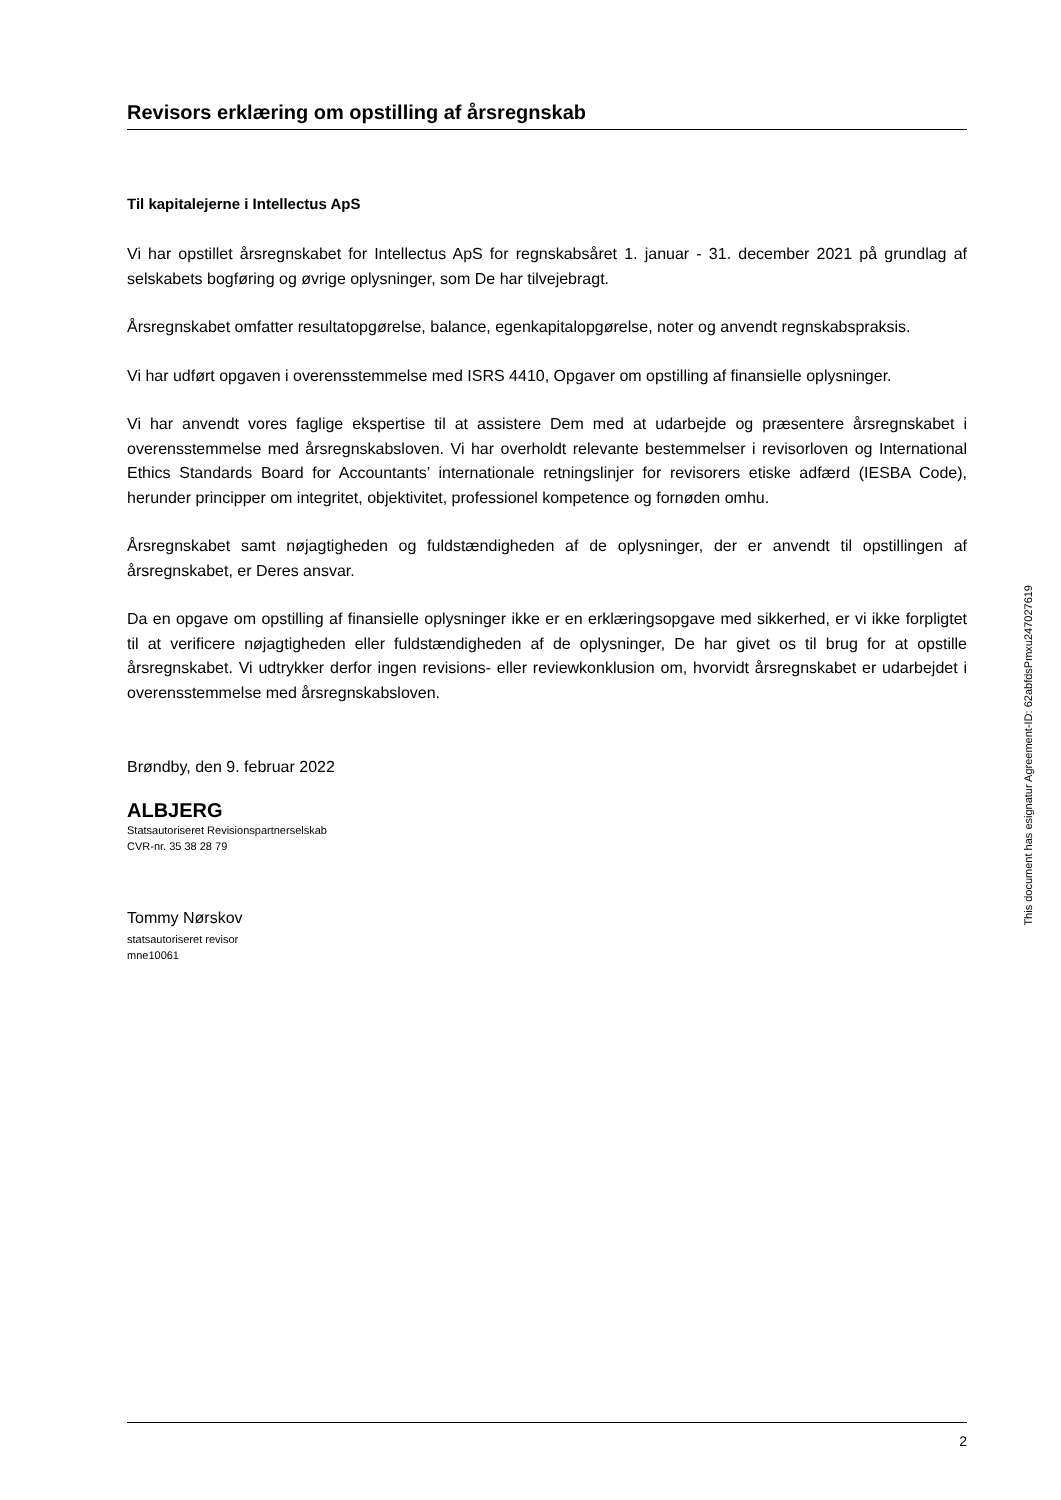Revisors erklæring om opstilling af årsregnskab
Til kapitalejerne i Intellectus ApS
Vi har opstillet årsregnskabet for Intellectus ApS for regnskabsåret 1. januar - 31. december 2021 på grundlag af selskabets bogføring og øvrige oplysninger, som De har tilvejebragt.
Årsregnskabet omfatter resultatopgørelse, balance, egenkapitalopgørelse, noter og anvendt regnskabspraksis.
Vi har udført opgaven i overensstemmelse med ISRS 4410, Opgaver om opstilling af finansielle oplysninger.
Vi har anvendt vores faglige ekspertise til at assistere Dem med at udarbejde og præsentere årsregnskabet i overensstemmelse med årsregnskabsloven. Vi har overholdt relevante bestemmelser i revisorloven og International Ethics Standards Board for Accountants’ internationale retningslinjer for revisorers etiske adfærd (IESBA Code), herunder principper om integritet, objektivitet, professionel kompetence og fornøden omhu.
Årsregnskabet samt nøjagtigheden og fuldstændigheden af de oplysninger, der er anvendt til opstillingen af årsregnskabet, er Deres ansvar.
Da en opgave om opstilling af finansielle oplysninger ikke er en erklæringsopgave med sikkerhed, er vi ikke forpligtet til at verificere nøjagtigheden eller fuldstændigheden af de oplysninger, De har givet os til brug for at opstille årsregnskabet. Vi udtrykker derfor ingen revisions- eller reviewkonklusion om, hvorvidt årsregnskabet er udarbejdet i overensstemmelse med årsregnskabsloven.
Brøndby, den 9. februar 2022
ALBJERG
Statsautoriseret Revisionspartnerselskab
CVR-nr. 35 38 28 79
Tommy Nørskov
statsautoriseret revisor
mne10061
This document has esignatur Agreement-ID: 62abfdsPmxu247027619
2